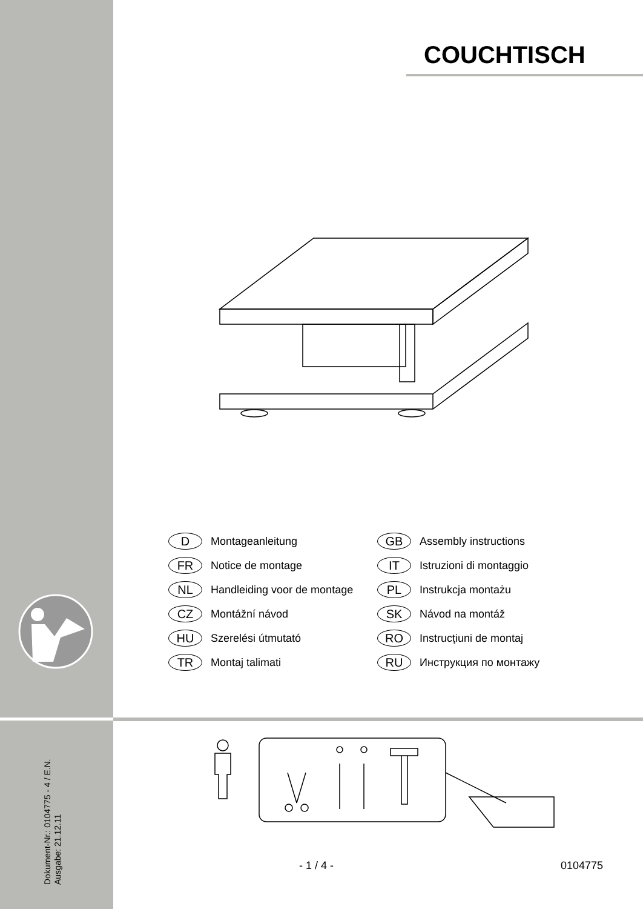COUCHTISCH
D Montageanleitung
GB Assembly instructions
FR Notice de montage
IT Istruzioni di montaggio
NL Handleiding voor de montage
PL Instrukcja montażu
CZ Montážní návod
SK Návod na montáž
HU Szerelési útmutató
RO Instrucţiuni de montaj
TR Montaj talimati
RU Инструкция по монтажу
Dokument-Nr.: 0104775 - 4 / E.N.
Ausgabe: 21.12.11
- 1 / 4 - 0104775